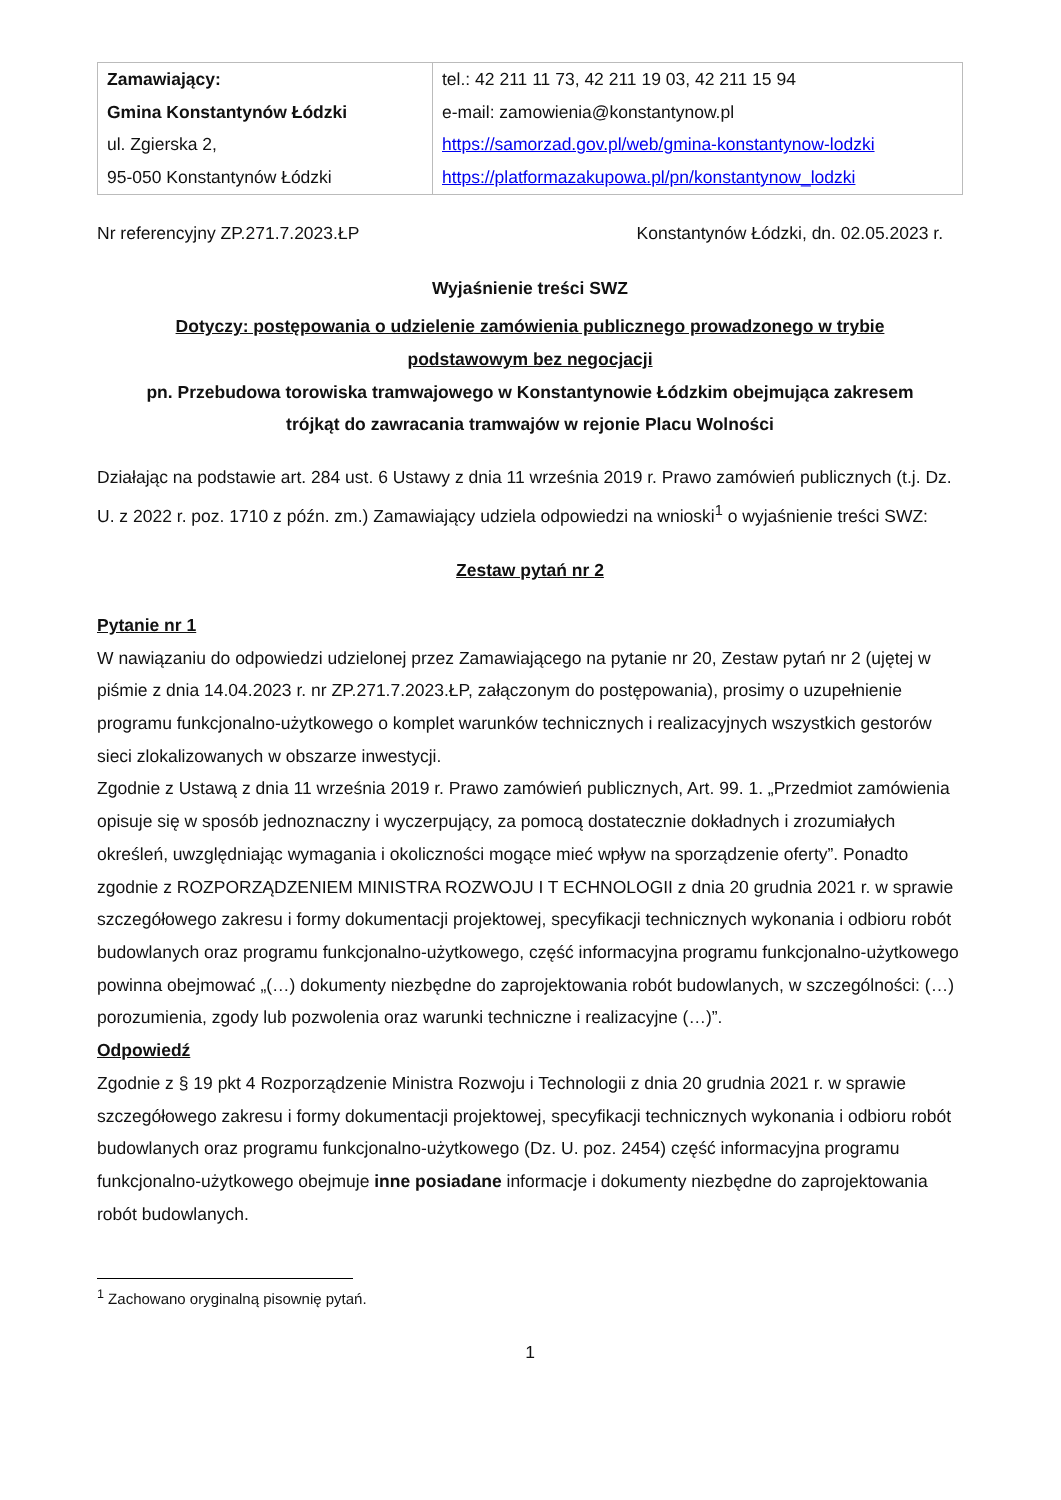| Zamawiający: Gmina Konstantynów Łódzki ul. Zgierska 2, 95-050 Konstantynów Łódzki | tel.: 42 211 11 73, 42 211 19 03, 42 211 15 94 e-mail: zamowienia@konstantynow.pl https://samorzad.gov.pl/web/gmina-konstantynow-lodzki https://platformazakupowa.pl/pn/konstantynow_lodzki |
Nr referencyjny ZP.271.7.2023.ŁP Konstantynów Łódzki, dn. 02.05.2023 r.
Wyjaśnienie treści SWZ
Dotyczy: postępowania o udzielenie zamówienia publicznego prowadzonego w trybie
podstawowym bez negocjacji
pn. Przebudowa torowiska tramwajowego w Konstantynowie Łódzkim obejmująca zakresem
trójkąt do zawracania tramwajów w rejonie Placu Wolności
Działając na podstawie art. 284 ust. 6 Ustawy z dnia 11 września 2019 r. Prawo zamówień publicznych (t.j. Dz. U. z 2022 r. poz. 1710 z późn. zm.) Zamawiający udziela odpowiedzi na wnioski<sup>1</sup> o wyjaśnienie treści SWZ:
Zestaw pytań nr 2
Pytanie nr 1
W nawiązaniu do odpowiedzi udzielonej przez Zamawiającego na pytanie nr 20, Zestaw pytań nr 2 (ujętej w piśmie z dnia 14.04.2023 r. nr ZP.271.7.2023.ŁP, załączonym do postępowania), prosimy o uzupełnienie programu funkcjonalno-użytkowego o komplet warunków technicznych i realizacyjnych wszystkich gestorów sieci zlokalizowanych w obszarze inwestycji.
Zgodnie z Ustawą z dnia 11 września 2019 r. Prawo zamówień publicznych, Art. 99. 1. „Przedmiot zamówienia opisuje się w sposób jednoznaczny i wyczerpujący, za pomocą dostatecznie dokładnych i zrozumiałych określeń, uwzględniając wymagania i okoliczności mogące mieć wpływ na sporządzenie oferty”. Ponadto zgodnie z ROZPORZĄDZENIEM MINISTRA ROZWOJU I T ECHNOLOGII z dnia 20 grudnia 2021 r. w sprawie szczegółowego zakresu i formy dokumentacji projektowej, specyfikacji technicznych wykonania i odbioru robót budowlanych oraz programu funkcjonalno-użytkowego, część informacyjna programu funkcjonalno-użytkowego powinna obejmować „(…) dokumenty niezbędne do zaprojektowania robót budowlanych, w szczególności: (…) porozumienia, zgody lub pozwolenia oraz warunki techniczne i realizacyjne (…)”.
Odpowiedź
Zgodnie z § 19 pkt 4 Rozporządzenie Ministra Rozwoju i Technologii z dnia 20 grudnia 2021 r. w sprawie szczegółowego zakresu i formy dokumentacji projektowej, specyfikacji technicznych wykonania i odbioru robót budowlanych oraz programu funkcjonalno-użytkowego (Dz. U. poz. 2454) część informacyjna programu funkcjonalno-użytkowego obejmuje inne posiadane informacje i dokumenty niezbędne do zaprojektowania robót budowlanych.
<sup>1</sup> Zachowano oryginalną pisownię pytań.
1